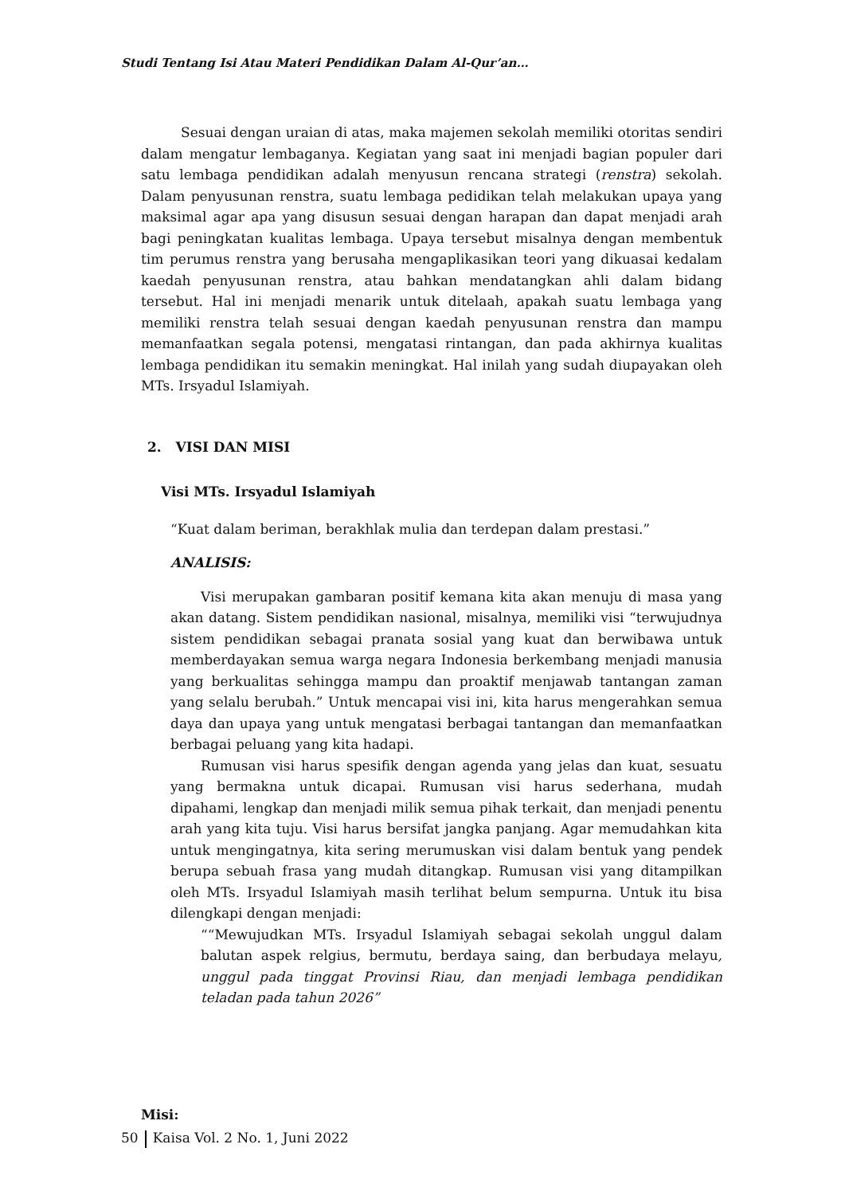Studi Tentang Isi Atau Materi Pendidikan Dalam Al-Qur’an…
Sesuai dengan uraian di atas, maka majemen sekolah memiliki otoritas sendiri dalam mengatur lembaganya. Kegiatan yang saat ini menjadi bagian populer dari satu lembaga pendidikan adalah menyusun rencana strategi (renstra) sekolah. Dalam penyusunan renstra, suatu lembaga pedidikan telah melakukan upaya yang maksimal agar apa yang disusun sesuai dengan harapan dan dapat menjadi arah bagi peningkatan kualitas lembaga. Upaya tersebut misalnya dengan membentuk tim perumus renstra yang berusaha mengaplikasikan teori yang dikuasai kedalam kaedah penyusunan renstra, atau bahkan mendatangkan ahli dalam bidang tersebut. Hal ini menjadi menarik untuk ditelaah, apakah suatu lembaga yang memiliki renstra telah sesuai dengan kaedah penyusunan renstra dan mampu memanfaatkan segala potensi, mengatasi rintangan, dan pada akhirnya kualitas lembaga pendidikan itu semakin meningkat. Hal inilah yang sudah diupayakan oleh MTs. Irsyadul Islamiyah.
2. VISI DAN MISI
Visi MTs. Irsyadul Islamiyah
“Kuat dalam beriman, berakhlak mulia dan terdepan dalam prestasi.”
ANALISIS:
Visi merupakan gambaran positif kemana kita akan menuju di masa yang akan datang. Sistem pendidikan nasional, misalnya, memiliki visi “terwujudnya sistem pendidikan sebagai pranata sosial yang kuat dan berwibawa untuk memberdayakan semua warga negara Indonesia berkembang menjadi manusia yang berkualitas sehingga mampu dan proaktif menjawab tantangan zaman yang selalu berubah.” Untuk mencapai visi ini, kita harus mengerahkan semua daya dan upaya yang untuk mengatasi berbagai tantangan dan memanfaatkan berbagai peluang yang kita hadapi.
Rumusan visi harus spesifik dengan agenda yang jelas dan kuat, sesuatu yang bermakna untuk dicapai. Rumusan visi harus sederhana, mudah dipahami, lengkap dan menjadi milik semua pihak terkait, dan menjadi penentu arah yang kita tuju. Visi harus bersifat jangka panjang. Agar memudahkan kita untuk mengingatnya, kita sering merumuskan visi dalam bentuk yang pendek berupa sebuah frasa yang mudah ditangkap. Rumusan visi yang ditampilkan oleh MTs. Irsyadul Islamiyah masih terlihat belum sempurna. Untuk itu bisa dilengkapi dengan menjadi:
““Mewujudkan MTs. Irsyadul Islamiyah sebagai sekolah unggul dalam balutan aspek relgius, bermutu, berdaya saing, dan berbudaya melayu, unggul pada tinggat Provinsi Riau, dan menjadi lembaga pendidikan teladan pada tahun 2026”
Misi:
50 Kaisa Vol. 2 No. 1, Juni 2022